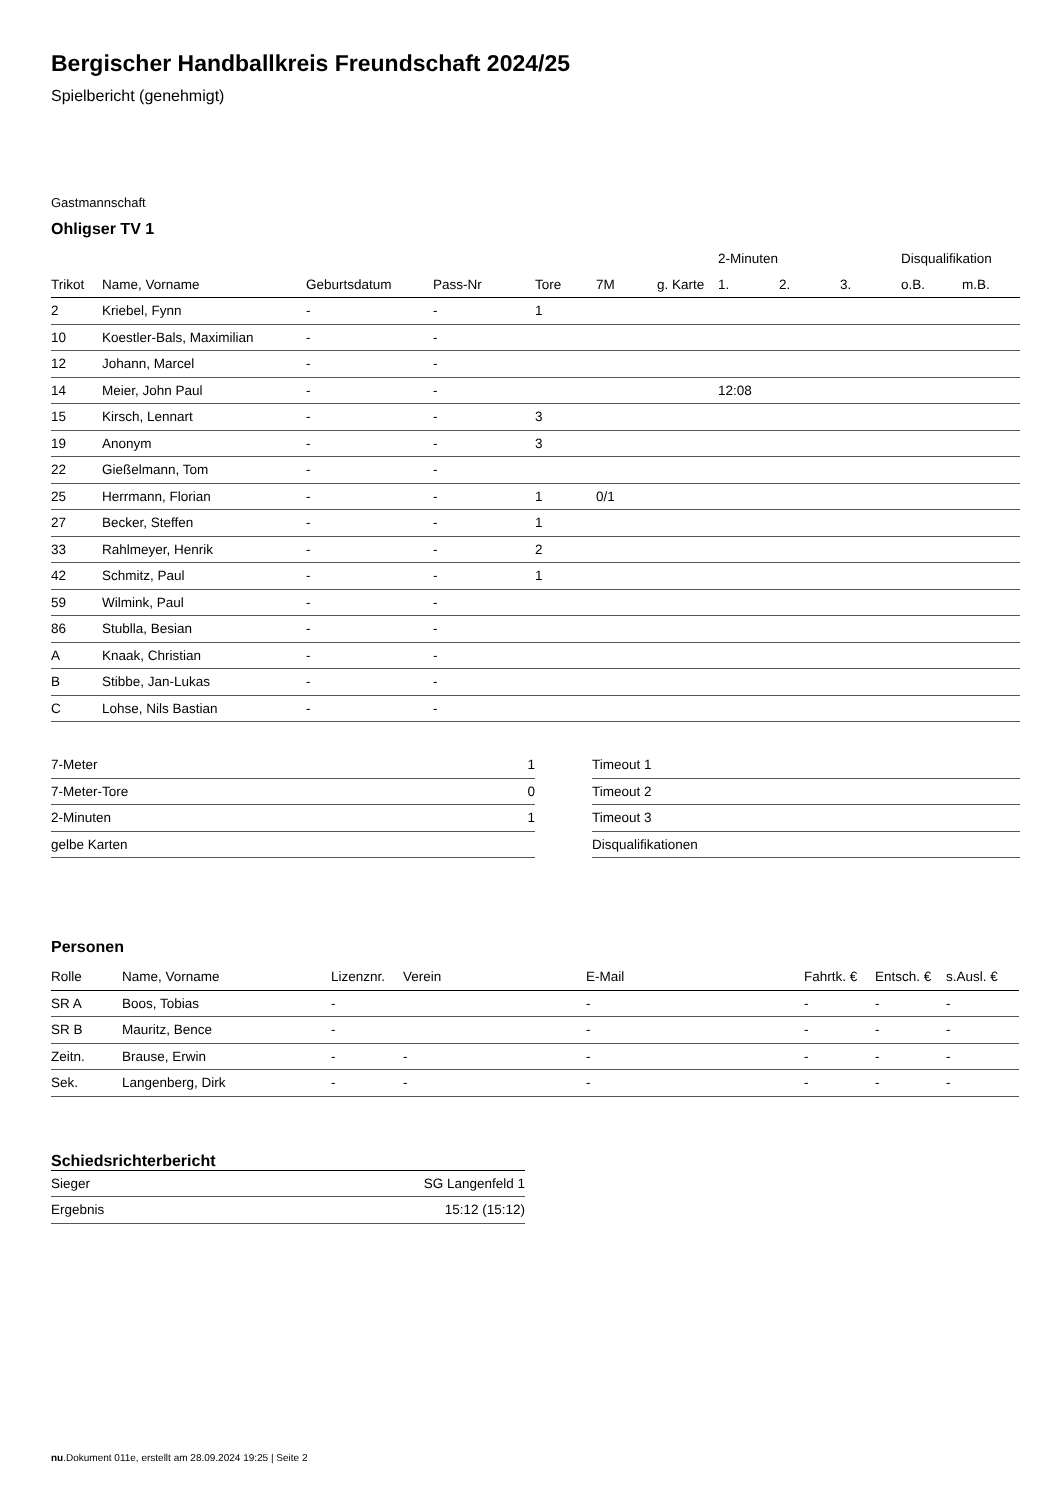Bergischer Handballkreis Freundschaft 2024/25
Spielbericht (genehmigt)
Gastmannschaft
Ohligser TV 1
| | | | | | | | 2-Minuten | | | Disqualifikation | |
| --- | --- | --- | --- | --- | --- | --- | --- | --- | --- | --- | --- |
| Trikot | Name, Vorname | Geburtsdatum | Pass-Nr | Tore | 7M | g. Karte | 1. | 2. | 3. | o.B. | m.B. |
| 2 | Kriebel, Fynn | - | - | 1 | | | | | | | |
| 10 | Koestler-Bals, Maximilian | - | - | | | | | | | | |
| 12 | Johann, Marcel | - | - | | | | | | | | |
| 14 | Meier, John Paul | - | - | | | | 12:08 | | | | |
| 15 | Kirsch, Lennart | - | - | 3 | | | | | | | |
| 19 | Anonym | - | - | 3 | | | | | | | |
| 22 | Gießelmann, Tom | - | - | | | | | | | | |
| 25 | Herrmann, Florian | - | - | 1 | 0/1 | | | | | | |
| 27 | Becker, Steffen | - | - | 1 | | | | | | | |
| 33 | Rahlmeyer, Henrik | - | - | 2 | | | | | | | |
| 42 | Schmitz, Paul | - | - | 1 | | | | | | | |
| 59 | Wilmink, Paul | - | - | | | | | | | | |
| 86 | Stublla, Besian | - | - | | | | | | | | |
| A | Knaak, Christian | - | - | | | | | | | | |
| B | Stibbe, Jan-Lukas | - | - | | | | | | | | |
| C | Lohse, Nils Bastian | - | - | | | | | | | | |
| 7-Meter | 1 |
| 7-Meter-Tore | 0 |
| 2-Minuten | 1 |
| gelbe Karten | |
| Timeout 1 |
| Timeout 2 |
| Timeout 3 |
| Disqualifikationen |
Personen
| Rolle | Name, Vorname | Lizenznr. | Verein | E-Mail | Fahrtk. € | Entsch. € | s.Ausl. € |
| --- | --- | --- | --- | --- | --- | --- | --- |
| SR A | Boos, Tobias | - | | - | - | - | - |
| SR B | Mauritz, Bence | - | | - | - | - | - |
| Zeitn. | Brause, Erwin | - | - | - | - | - | - |
| Sek. | Langenberg, Dirk | - | - | - | - | - | - |
Schiedsrichterbericht
| Sieger | SG Langenfeld 1 |
| Ergebnis | 15:12 (15:12) |
nu.Dokument 011e, erstellt am 28.09.2024 19:25 | Seite 2